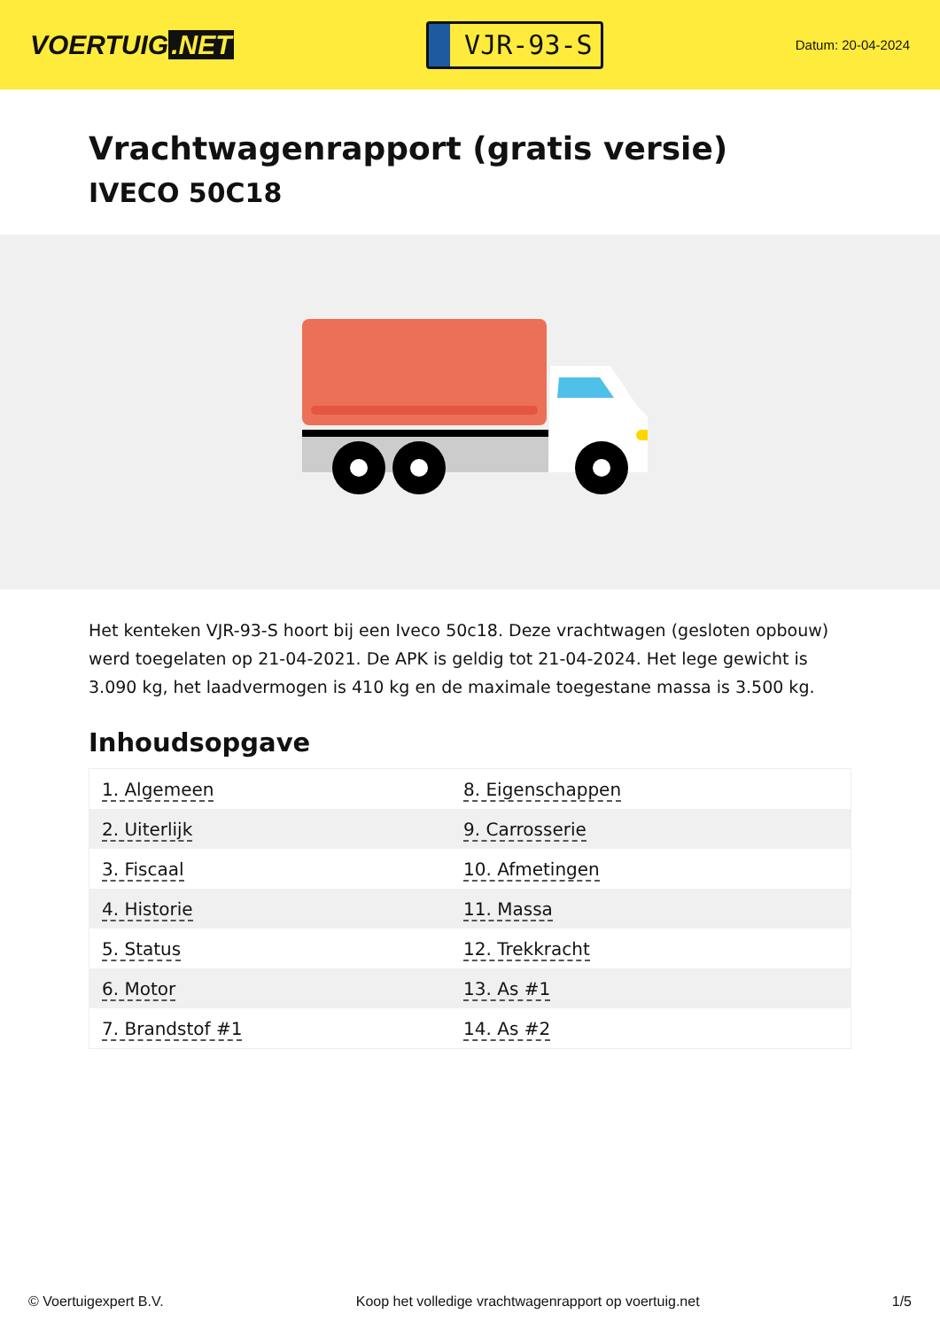VOERTUIG.NET
VJR-93-S
Datum: 20-04-2024
Vrachtwagenrapport (gratis versie)
IVECO 50C18
Het kenteken VJR-93-S hoort bij een Iveco 50c18. Deze vrachtwagen (gesloten opbouw) werd toegelaten op 21-04-2021. De APK is geldig tot 21-04-2024. Het lege gewicht is 3.090 kg, het laadvermogen is 410 kg en de maximale toegestane massa is 3.500 kg.
Inhoudsopgave
| 1. Algemeen | 8. Eigenschappen |
| 2. Uiterlijk | 9. Carrosserie |
| 3. Fiscaal | 10. Afmetingen |
| 4. Historie | 11. Massa |
| 5. Status | 12. Trekkracht |
| 6. Motor | 13. As #1 |
| 7. Brandstof #1 | 14. As #2 |
© Voertuigexpert B.V. Koop het volledige vrachtwagenrapport op voertuig.net 1/5